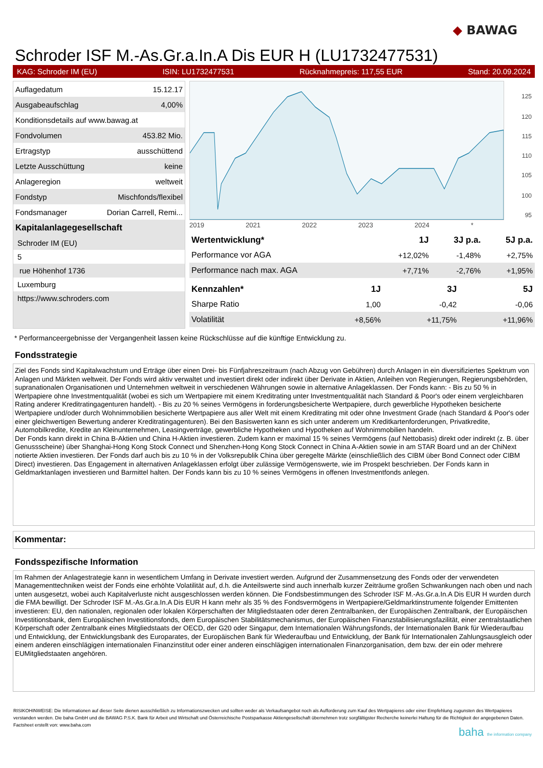◆ BAWAG
Schroder ISF M.-As.Gr.a.In.A Dis EUR H (LU1732477531)
KAG: Schroder IM (EU) ISIN: LU1732477531 Rücknahmepreis: 117,55 EUR Stand: 20.09.2024
| Auflagedatum | 15.12.17 |
| Ausgabeaufschlag | 4,00% |
| Konditionsdetails auf www.bawag.at | |
| Fondvolumen | 453.82 Mio. |
| Ertragstyp | ausschüttend |
| Letzte Ausschüttung | keine |
| Anlageregion | weltweit |
| Fondstyp | Mischfonds/flexibel |
| Fondsmanager | Dorian Carrell, Remi... |
Kapitalanlagegesellschaft
Schroder IM (EU)
5
rue Höhenhof 1736
Luxemburg
https://www.schroders.com
125
120
115
110
105
100
95
2019 2021 2022 2023 2024 *
| Wertentwicklung* | 1J | 3J p.a. | 5J p.a. |
| --- | --- | --- | --- |
| Performance vor AGA | +12,02% | -1,48% | +2,75% |
| Performance nach max. AGA | +7,71% | -2,76% | +1,95% |
| Kennzahlen* | 1J | 3J | 5J |
| --- | --- | --- | --- |
| Sharpe Ratio | 1,00 | -0,42 | -0,06 |
| Volatilität | +8,56% | +11,75% | +11,96% |
* Performanceergebnisse der Vergangenheit lassen keine Rückschlüsse auf die künftige Entwicklung zu.
Fondsstrategie
Ziel des Fonds sind Kapitalwachstum und Erträge über einen Drei- bis Fünfjahreszeitraum (nach Abzug von Gebühren) durch Anlagen in ein diversifiziertes Spektrum von Anlagen und Märkten weltweit. Der Fonds wird aktiv verwaltet und investiert direkt oder indirekt über Derivate in Aktien, Anleihen von Regierungen, Regierungsbehörden, supranationalen Organisationen und Unternehmen weltweit in verschiedenen Währungen sowie in alternative Anlageklassen. Der Fonds kann: - Bis zu 50 % in Wertpapiere ohne Investmentqualität (wobei es sich um Wertpapiere mit einem Kreditrating unter Investmentqualität nach Standard & Poor's oder einem vergleichbaren Rating anderer Kreditratingagenturen handelt). - Bis zu 20 % seines Vermögens in forderungsbesicherte Wertpapiere, durch gewerbliche Hypotheken besicherte Wertpapiere und/oder durch Wohnimmobilien besicherte Wertpapiere aus aller Welt mit einem Kreditrating mit oder ohne Investment Grade (nach Standard & Poor's oder einer gleichwertigen Bewertung anderer Kreditratingagenturen). Bei den Basiswerten kann es sich unter anderem um Kreditkartenforderungen, Privatkredite, Automobilkredite, Kredite an Kleinunternehmen, Leasingverträge, gewerbliche Hypotheken und Hypotheken auf Wohnimmobilien handeln.
Der Fonds kann direkt in China B-Aktien und China H-Aktien investieren. Zudem kann er maximal 15 % seines Vermögens (auf Nettobasis) direkt oder indirekt (z. B. über Genussscheine) über Shanghai-Hong Kong Stock Connect und Shenzhen-Hong Kong Stock Connect in China A-Aktien sowie in am STAR Board und an der ChiNext notierte Aktien investieren. Der Fonds darf auch bis zu 10 % in der Volksrepublik China über geregelte Märkte (einschließlich des CIBM über Bond Connect oder CIBM Direct) investieren. Das Engagement in alternativen Anlageklassen erfolgt über zulässige Vermögenswerte, wie im Prospekt beschrieben. Der Fonds kann in Geldmarktanlagen investieren und Barmittel halten. Der Fonds kann bis zu 10 % seines Vermögens in offenen Investmentfonds anlegen.
Kommentar:
Fondsspezifische Information
Im Rahmen der Anlagestrategie kann in wesentlichem Umfang in Derivate investiert werden. Aufgrund der Zusammensetzung des Fonds oder der verwendeten Managementtechniken weist der Fonds eine erhöhte Volatilität auf, d.h. die Anteilswerte sind auch innerhalb kurzer Zeiträume großen Schwankungen nach oben und nach unten ausgesetzt, wobei auch Kapitalverluste nicht ausgeschlossen werden können. Die Fondsbestimmungen des Schroder ISF M.-As.Gr.a.In.A Dis EUR H wurden durch die FMA bewilligt. Der Schroder ISF M.-As.Gr.a.In.A Dis EUR H kann mehr als 35 % des Fondsvermögens in Wertpapiere/Geldmarktinstrumente folgender Emittenten investieren: EU, den nationalen, regionalen oder lokalen Körperschaften der Mitgliedstaaten oder deren Zentralbanken, der Europäischen Zentralbank, der Europäischen Investitionsbank, dem Europäischen Investitionsfonds, dem Europäischen Stabilitätsmechanismus, der Europäischen Finanzstabilisierungsfazilität, einer zentralstaatlichen Körperschaft oder Zentralbank eines Mitgliedstaats der OECD, der G20 oder Singapur, dem Internationalen Währungsfonds, der Internationalen Bank für Wiederaufbau und Entwicklung, der Entwicklungsbank des Europarates, der Europäischen Bank für Wiederaufbau und Entwicklung, der Bank für Internationalen Zahlungsausgleich oder einem anderen einschlägigen internationalen Finanzinstitut oder einer anderen einschlägigen internationalen Finanzorganisation, dem bzw. der ein oder mehrere EUMitgliedstaaten angehören.
RISIKOHINWEISE: Die Informationen auf dieser Seite dienen ausschließlich zu Informationszwecken und sollten weder als Verkaufsangebot noch als Aufforderung zum Kauf des Wertpapieres oder einer Empfehlung zugunsten des Wertpapieres verstanden werden. Die baha GmbH und die BAWAG P.S.K. Bank für Arbeit und Wirtschaft und Österreichische Postsparkasse Aktiengesellschaft übernehmen trotz sorgfältigster Recherche keinerlei Haftung für die Richtigkeit der angegebenen Daten.
Factsheet erstellt von: www.baha.com
baha the information company